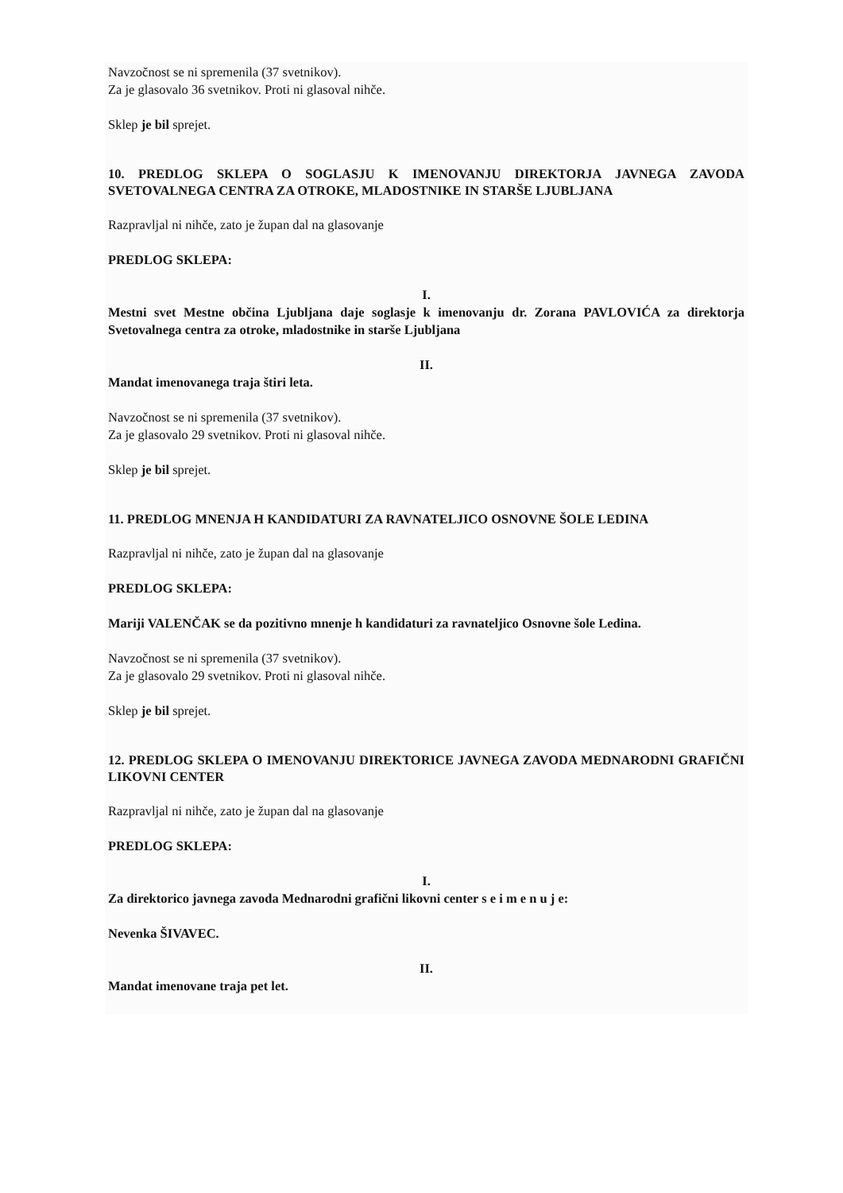Navzočnost se ni spremenila (37 svetnikov).
Za je glasovalo 36 svetnikov. Proti ni glasoval nihče.
Sklep je bil sprejet.
10. PREDLOG SKLEPA O SOGLASJU K IMENOVANJU DIREKTORJA JAVNEGA ZAVODA SVETOVALNEGA CENTRA ZA OTROKE, MLADOSTNIKE IN STARŠE LJUBLJANA
Razpravljal ni nihče, zato je župan dal na glasovanje
PREDLOG SKLEPA:
I.
Mestni svet Mestne občina Ljubljana daje soglasje k imenovanju dr. Zorana PAVLOVIĆA za direktorja Svetovalnega centra za otroke, mladostnike in starše Ljubljana
II.
Mandat imenovanega traja štiri leta.
Navzočnost se ni spremenila (37 svetnikov).
Za je glasovalo 29 svetnikov. Proti ni glasoval nihče.
Sklep je bil sprejet.
11. PREDLOG MNENJA H KANDIDATURI ZA RAVNATELJICO OSNOVNE ŠOLE LEDINA
Razpravljal ni nihče, zato je župan dal na glasovanje
PREDLOG SKLEPA:
Mariji VALENČAK se da pozitivno mnenje h kandidaturi za ravnateljico Osnovne šole Ledina.
Navzočnost se ni spremenila (37 svetnikov).
Za je glasovalo 29 svetnikov. Proti ni glasoval nihče.
Sklep je bil sprejet.
12. PREDLOG SKLEPA O IMENOVANJU DIREKTORICE JAVNEGA ZAVODA MEDNARODNI GRAFIČNI LIKOVNI CENTER
Razpravljal ni nihče, zato je župan dal na glasovanje
PREDLOG SKLEPA:
I.
Za direktorico javnega zavoda Mednarodni grafični likovni center s e i m e n u j e:
Nevenka ŠIVAVEC.
II.
Mandat imenovane traja pet let.